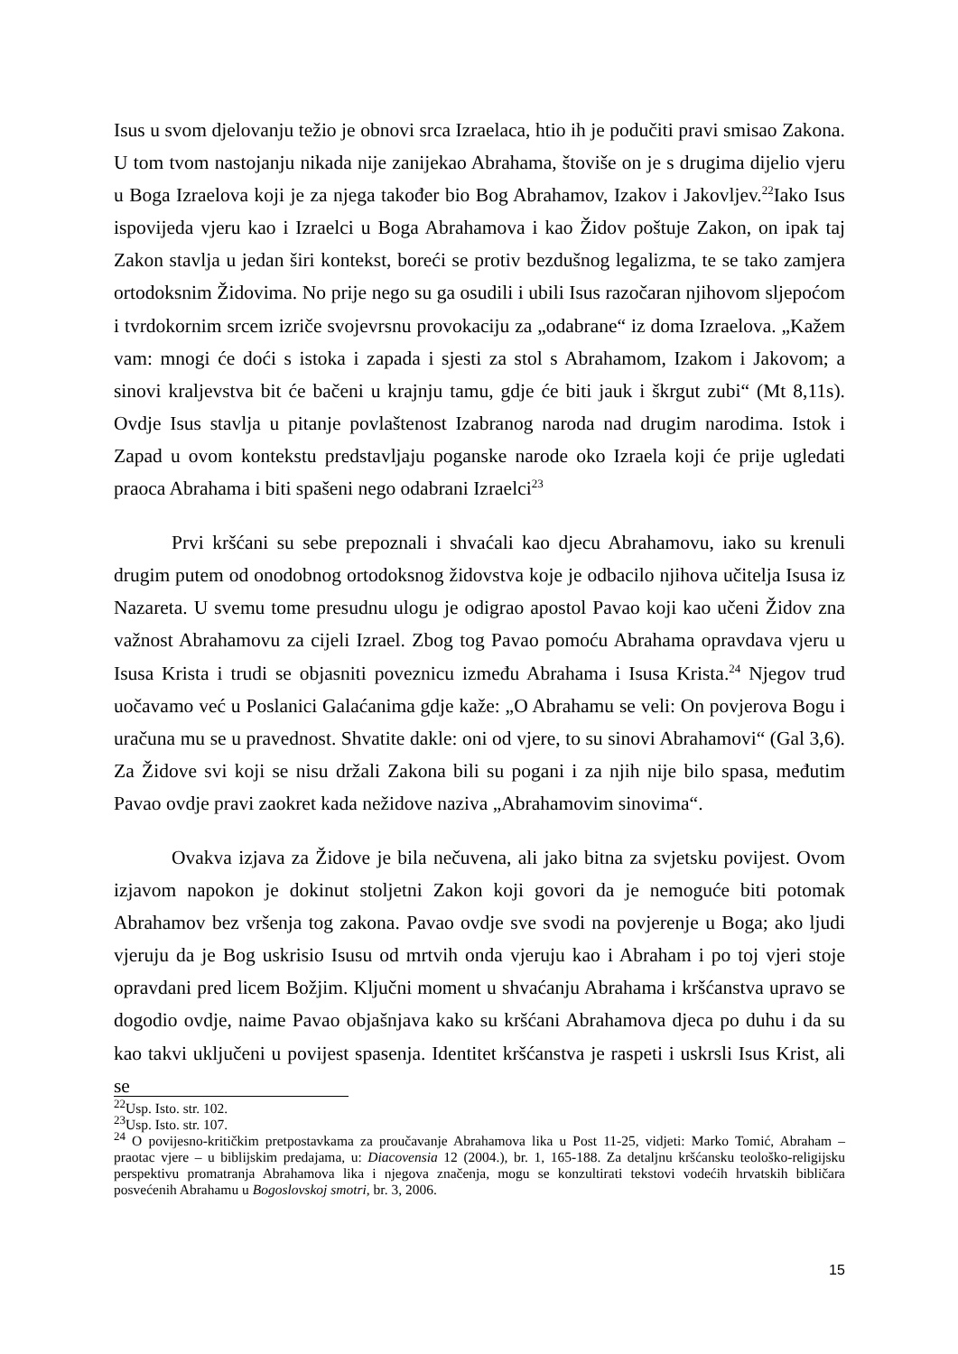Isus u svom djelovanju težio je obnovi srca Izraelaca, htio ih je podučiti pravi smisao Zakona. U tom tvom nastojanju nikada nije zanijekao Abrahama, štoviše on je s drugima dijelio vjeru u Boga Izraelova koji je za njega također bio Bog Abrahamov, Izakov i Jakovljev.<sup>22</sup>Iako Isus ispovijeda vjeru kao i Izraelci u Boga Abrahamova i kao Židov poštuje Zakon, on ipak taj Zakon stavlja u jedan širi kontekst, boreći se protiv bezdušnog legalizma, te se tako zamjera ortodoksnim Židovima. No prije nego su ga osudili i ubili Isus razočaran njihovom sljepoćom i tvrdokornim srcem izriče svojevrsnu provokaciju za „odabrane“ iz doma Izraelova. „Kažem vam: mnogi će doći s istoka i zapada i sjesti za stol s Abrahamom, Izakom i Jakovom; a sinovi kraljevstva bit će bačeni u krajnju tamu, gdje će biti jauk i škrgut zubi“ (Mt 8,11s). Ovdje Isus stavlja u pitanje povlaštenost Izabranog naroda nad drugim narodima. Istok i Zapad u ovom kontekstu predstavljaju poganske narode oko Izraela koji će prije ugledati praoca Abrahama i biti spašeni nego odabrani Izraelci<sup>23</sup>
Prvi kršćani su sebe prepoznali i shvaćali kao djecu Abrahamovu, iako su krenuli drugim putem od onodobnog ortodoksnog židovstva koje je odbacilo njihova učitelja Isusa iz Nazareta. U svemu tome presudnu ulogu je odigrao apostol Pavao koji kao učeni Židov zna važnost Abrahamovu za cijeli Izrael. Zbog tog Pavao pomoću Abrahama opravdava vjeru u Isusa Krista i trudi se objasniti poveznicu između Abrahama i Isusa Krista.<sup>24</sup> Njegov trud uočavamo već u Poslanici Galaćanima gdje kaže: „O Abrahamu se veli: On povjerova Bogu i uračuna mu se u pravednost. Shvatite dakle: oni od vjere, to su sinovi Abrahamovi“ (Gal 3,6). Za Židove svi koji se nisu držali Zakona bili su pogani i za njih nije bilo spasa, međutim Pavao ovdje pravi zaokret kada nežidove naziva „Abrahamovim sinovima“.
Ovakva izjava za Židove je bila nečuvena, ali jako bitna za svjetsku povijest. Ovom izjavom napokon je dokinut stoljetni Zakon koji govori da je nemoguće biti potomak Abrahamov bez vršenja tog zakona. Pavao ovdje sve svodi na povjerenje u Boga; ako ljudi vjeruju da je Bog uskrisio Isusu od mrtvih onda vjeruju kao i Abraham i po toj vjeri stoje opravdani pred licem Božjim. Ključni moment u shvaćanju Abrahama i kršćanstva upravo se dogodio ovdje, naime Pavao objašnjava kako su kršćani Abrahamova djeca po duhu i da su kao takvi uključeni u povijest spasenja. Identitet kršćanstva je raspeti i uskrsli Isus Krist, ali se
<sup>22</sup> Usp. Isto. str. 102.
<sup>23</sup> Usp. Isto. str. 107.
<sup>24</sup> O povijesno-kritičkim pretpostavkama za proučavanje Abrahamova lika u Post 11-25, vidjeti: Marko Tomić, Abraham – praotac vjere – u biblijskim predajama, u: Diacovensia 12 (2004.), br. 1, 165-188. Za detaljnu kršćansku teološko-religijsku perspektivu promatranja Abrahamova lika i njegova značenja, mogu se konzultirati tekstovi vodećih hrvatskih bibličara posvećenih Abrahamu u Bogoslovskoj smotri, br. 3, 2006.
15